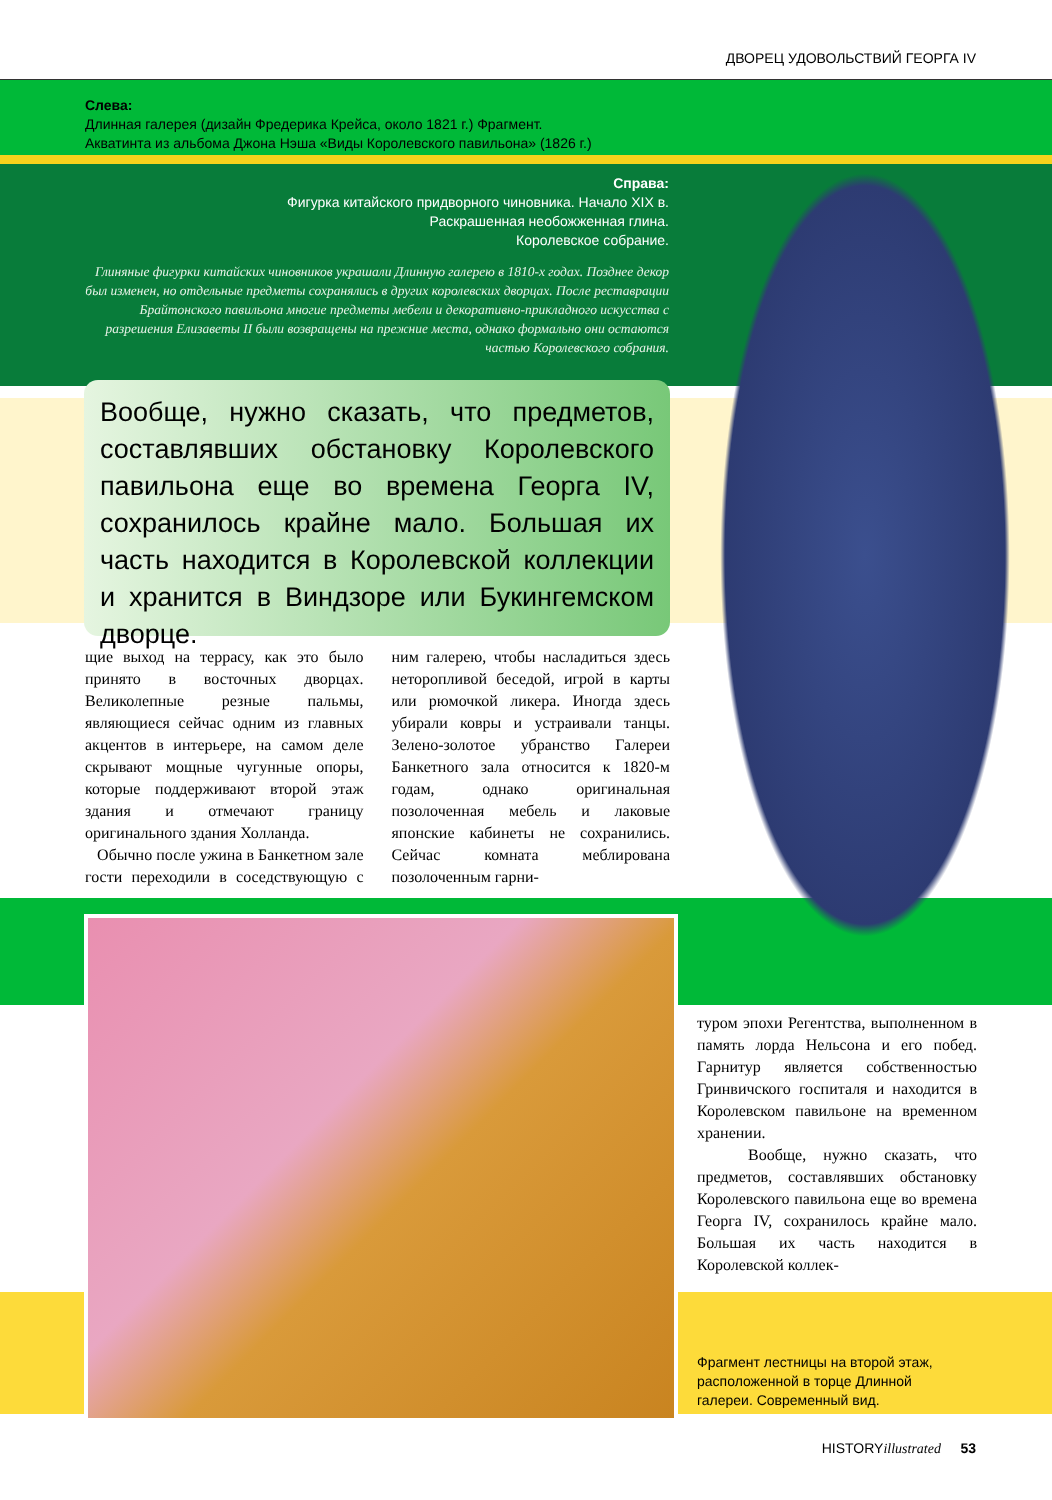ДВОРЕЦ УДОВОЛЬСТВИЙ ГЕОРГА IV
Слева:
Длинная галерея (дизайн Фредерика Крейса, около 1821 г.) Фрагмент.
Акватинта из альбома Джона Нэша «Виды Королевского павильона» (1826 г.)
Справа:
Фигурка китайского придворного чиновника. Начало XIX в.
Раскрашенная необожженная глина.
Королевское собрание.
Глиняные фигурки китайских чиновников украшали Длинную галерею в 1810-х годах. Позднее декор был изменен, но отдельные предметы сохранялись в других королевских дворцах. После реставрации Брайтонского павильона многие предметы мебели и декоративно-прикладного искусства с разрешения Елизаветы II были возвращены на прежние места, однако формально они остаются частью Королевского собрания.
Вообще, нужно сказать, что предметов, составлявших обстановку Королевского павильона еще во времена Георга IV, сохранилось крайне мало. Большая их часть находится в Королевской коллекции и хранится в Виндзоре или Букингемском дворце.
щие выход на террасу, как это было принято в восточных дворцах. Великолепные резные пальмы, являющиеся сейчас одним из главных акцентов в интерьере, на самом деле скрывают мощные чугунные опоры, которые поддерживают второй этаж здания и отмечают границу оригинального здания Холланда.
Обычно после ужина в Банкетном зале гости переходили в соседствующую с ним галерею, чтобы насладиться здесь неторопливой беседой, игрой в карты или рюмочкой ликера. Иногда здесь убирали ковры и устраивали танцы. Зелено-золотое убранство Галереи Банкетного зала относится к 1820-м годам, однако оригинальная позолоченная мебель и лаковые японские кабинеты не сохранились. Сейчас комната меблирована позолоченным гарни-
туром эпохи Регентства, выполненном в память лорда Нельсона и его побед. Гарнитур является собственностью Гринвичского госпиталя и находится в Королевском павильоне на временном хранении.
Вообще, нужно сказать, что предметов, составлявших обстановку Королевского павильона еще во времена Георга IV, сохранилось крайне мало. Большая их часть находится в Королевской коллек-
Фрагмент лестницы на второй этаж,
расположенной в торце Длинной
галереи. Современный вид.
HISTORYillustrated 53